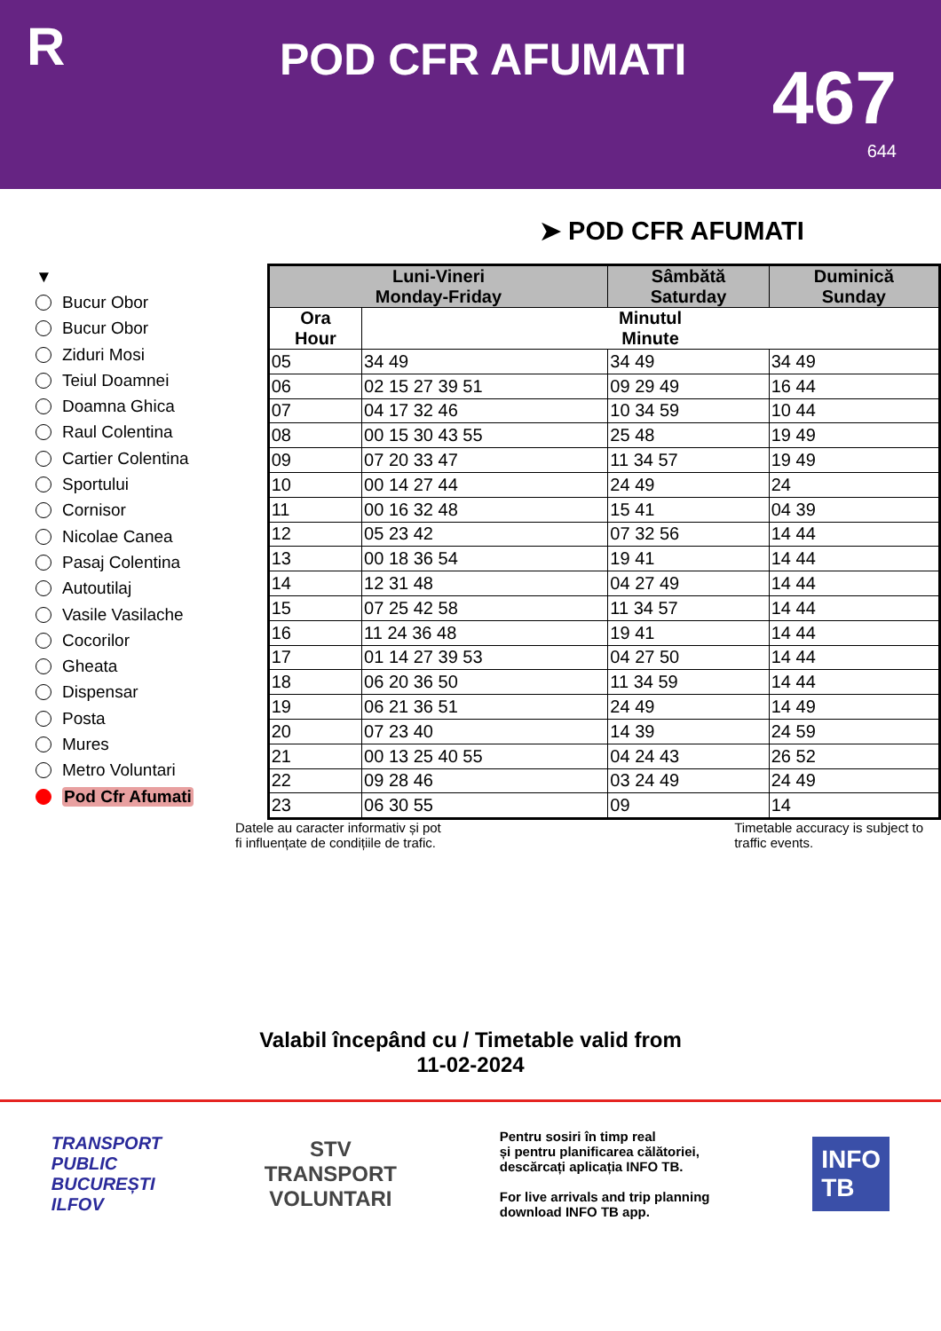R
POD CFR AFUMATI
467
644
➤ POD CFR AFUMATI
▼
Bucur Obor
Bucur Obor
Ziduri Mosi
Teiul Doamnei
Doamna Ghica
Raul Colentina
Cartier Colentina
Sportului
Cornisor
Nicolae Canea
Pasaj Colentina
Autoutilaj
Vasile Vasilache
Cocorilor
Gheata
Dispensar
Posta
Mures
Metro Voluntari
Pod Cfr Afumati
| Luni-Vineri Monday-Friday | | Sâmbătă Saturday | Duminică Sunday |
| --- | --- | --- | --- |
| Ora Hour | Minutul Minute | | |
| 05 | 34 49 | 34 49 | 34 49 |
| 06 | 02 15 27 39 51 | 09 29 49 | 16 44 |
| 07 | 04 17 32 46 | 10 34 59 | 10 44 |
| 08 | 00 15 30 43 55 | 25 48 | 19 49 |
| 09 | 07 20 33 47 | 11 34 57 | 19 49 |
| 10 | 00 14 27 44 | 24 49 | 24 |
| 11 | 00 16 32 48 | 15 41 | 04 39 |
| 12 | 05 23 42 | 07 32 56 | 14 44 |
| 13 | 00 18 36 54 | 19 41 | 14 44 |
| 14 | 12 31 48 | 04 27 49 | 14 44 |
| 15 | 07 25 42 58 | 11 34 57 | 14 44 |
| 16 | 11 24 36 48 | 19 41 | 14 44 |
| 17 | 01 14 27 39 53 | 04 27 50 | 14 44 |
| 18 | 06 20 36 50 | 11 34 59 | 14 44 |
| 19 | 06 21 36 51 | 24 49 | 14 49 |
| 20 | 07 23 40 | 14 39 | 24 59 |
| 21 | 00 13 25 40 55 | 04 24 43 | 26 52 |
| 22 | 09 28 46 | 03 24 49 | 24 49 |
| 23 | 06 30 55 | 09 | 14 |
Datele au caracter informativ și pot
fi influențate de condițiile de trafic.
Timetable accuracy is subject to
traffic events.
Valabil începând cu / Timetable valid from
11-02-2024
TRANSPORT
PUBLIC
BUCUREȘTI
ILFOV
STV
TRANSPORT
VOLUNTARI
Pentru sosiri în timp real
și pentru planificarea călătoriei,
descărcați aplicația INFO TB.
For live arrivals and trip planning
download INFO TB app.
INFO
TB